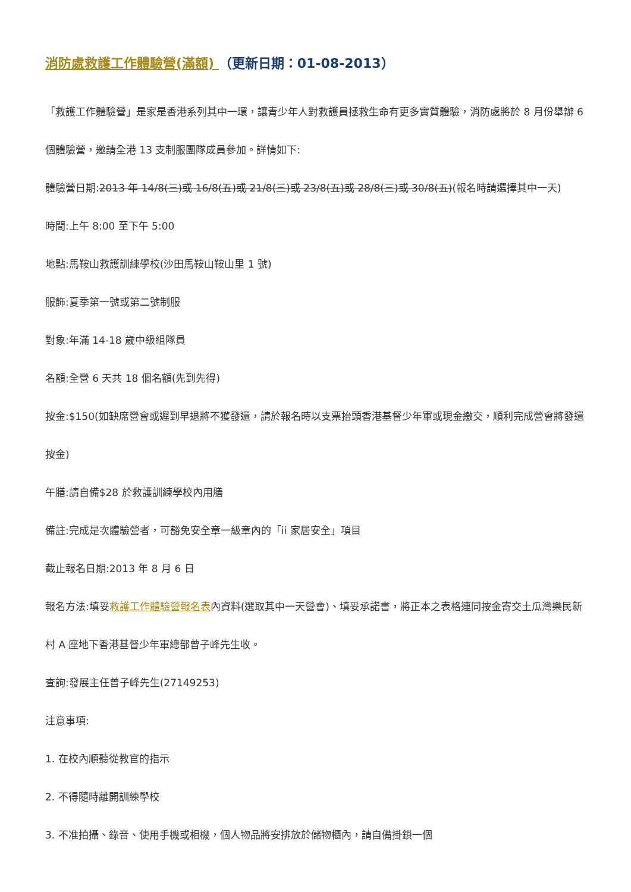消防處救護工作體驗營(滿額) （更新日期：01-08-2013）
「救護工作體驗營」是家是香港系列其中一環，讓青少年人對救護員拯救生命有更多實質體驗，消防處將於 8 月份舉辦 6 個體驗營，邀請全港 13 支制服團隊成員參加。詳情如下:
體驗營日期:2013 年 14/8(三)或 16/8(五)或 21/8(三)或 23/8(五)或 28/8(三)或 30/8(五)(報名時請選擇其中一天)
時間:上午 8:00 至下午 5:00
地點:馬鞍山救護訓練學校(沙田馬鞍山鞍山里 1 號)
服飾:夏季第一號或第二號制服
對象:年滿 14-18 歲中級組隊員
名額:全營 6 天共 18 個名額(先到先得)
按金:$150(如缺席營會或遲到早退將不獲發還，請於報名時以支票抬頭香港基督少年軍或現金繳交，順利完成營會將發還按金)
午膳:請自備$28 於救護訓練學校內用膳
備註:完成是次體驗營者，可豁免安全章一級章內的「ii 家居安全」項目
截止報名日期:2013 年 8 月 6 日
報名方法:填妥救護工作體驗營報名表內資料(選取其中一天營會)、填妥承諾書，將正本之表格連同按金寄交土瓜灣樂民新村 A 座地下香港基督少年軍總部曾子峰先生收。
查詢:發展主任曾子峰先生(27149253)
注意事項:
1. 在校內順聽從教官的指示
2. 不得隨時離開訓練學校
3. 不准拍攝、錄音、使用手機或相機，個人物品將安排放於儲物櫃內，請自備掛鎖一個